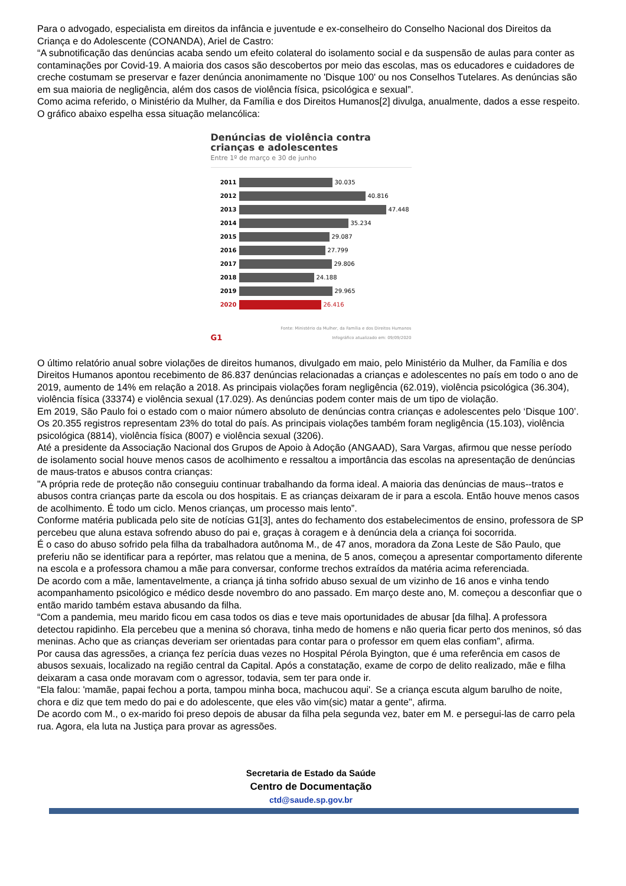Para o advogado, especialista em direitos da infância e juventude e ex-conselheiro do Conselho Nacional dos Direitos da Criança e do Adolescente (CONANDA), Ariel de Castro:
“A subnotificação das denúncias acaba sendo um efeito colateral do isolamento social e da suspensão de aulas para conter as contaminações por Covid-19. A maioria dos casos são descobertos por meio das escolas, mas os educadores e cuidadores de creche costumam se preservar e fazer denúncia anonimamente no 'Disque 100' ou nos Conselhos Tutelares. As denúncias são em sua maioria de negligência, além dos casos de violência física, psicológica e sexual”.
Como acima referido, o Ministério da Mulher, da Família e dos Direitos Humanos[2] divulga, anualmente, dados a esse respeito. O gráfico abaixo espelha essa situação melancólica:
Denúncias de violência contra crianças e adolescentes
Entre 1º de março e 30 de junho
2011 30.035
2012 40.816
2013 47.448
2014 35.234
2015 29.087
2016 27.799
2017 29.806
2018 24.188
2019 29.965
2020 26.416
Fonte: Ministério da Mulher, da Família e dos Direitos Humanos
G1 Infográfico atualizado em: 09/09/2020
O último relatório anual sobre violações de direitos humanos, divulgado em maio, pelo Ministério da Mulher, da Família e dos Direitos Humanos apontou recebimento de 86.837 denúncias relacionadas a crianças e adolescentes no país em todo o ano de 2019, aumento de 14% em relação a 2018. As principais violações foram negligência (62.019), violência psicológica (36.304), violência física (33374) e violência sexual (17.029). As denúncias podem conter mais de um tipo de violação.
Em 2019, São Paulo foi o estado com o maior número absoluto de denúncias contra crianças e adolescentes pelo ‘Disque 100’. Os 20.355 registros representam 23% do total do país. As principais violações também foram negligência (15.103), violência psicológica (8814), violência física (8007) e violência sexual (3206).
Até a presidente da Associação Nacional dos Grupos de Apoio à Adoção (ANGAAD), Sara Vargas, afirmou que nesse período de isolamento social houve menos casos de acolhimento e ressaltou a importância das escolas na apresentação de denúncias de maus-tratos e abusos contra crianças:
"A própria rede de proteção não conseguiu continuar trabalhando da forma ideal. A maioria das denúncias de maus--tratos e abusos contra crianças parte da escola ou dos hospitais. E as crianças deixaram de ir para a escola. Então houve menos casos de acolhimento. É todo um ciclo. Menos crianças, um processo mais lento”.
Conforme matéria publicada pelo site de notícias G1[3], antes do fechamento dos estabelecimentos de ensino, professora de SP percebeu que aluna estava sofrendo abuso do pai e, graças à coragem e à denúncia dela a criança foi socorrida.
É o caso do abuso sofrido pela filha da trabalhadora autônoma M., de 47 anos, moradora da Zona Leste de São Paulo, que preferiu não se identificar para a repórter, mas relatou que a menina, de 5 anos, começou a apresentar comportamento diferente na escola e a professora chamou a mãe para conversar, conforme trechos extraídos da matéria acima referenciada.
De acordo com a mãe, lamentavelmente, a criança já tinha sofrido abuso sexual de um vizinho de 16 anos e vinha tendo acompanhamento psicológico e médico desde novembro do ano passado. Em março deste ano, M. começou a desconfiar que o então marido também estava abusando da filha.
“Com a pandemia, meu marido ficou em casa todos os dias e teve mais oportunidades de abusar [da filha]. A professora detectou rapidinho. Ela percebeu que a menina só chorava, tinha medo de homens e não queria ficar perto dos meninos, só das meninas. Acho que as crianças deveriam ser orientadas para contar para o professor em quem elas confiam”, afirma.
Por causa das agressões, a criança fez perícia duas vezes no Hospital Pérola Byington, que é uma referência em casos de abusos sexuais, localizado na região central da Capital. Após a constatação, exame de corpo de delito realizado, mãe e filha deixaram a casa onde moravam com o agressor, todavia, sem ter para onde ir.
“Ela falou: 'mamãe, papai fechou a porta, tampou minha boca, machucou aqui'. Se a criança escuta algum barulho de noite, chora e diz que tem medo do pai e do adolescente, que eles vão vim(sic) matar a gente", afirma.
De acordo com M., o ex-marido foi preso depois de abusar da filha pela segunda vez, bater em M. e persegui-las de carro pela rua. Agora, ela luta na Justiça para provar as agressões.
Secretaria de Estado da Saúde
Centro de Documentação
ctd@saude.sp.gov.br